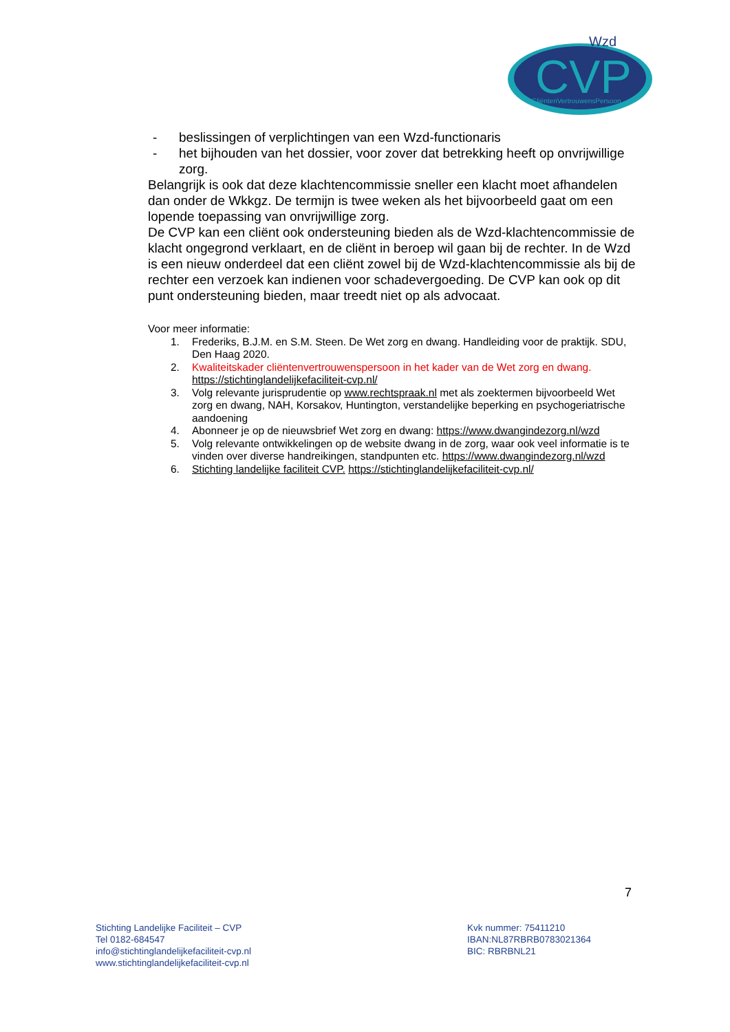CVP
Wzd
CliëntenVertrouwensPersoon
- beslissingen of verplichtingen van een Wzd-functionaris
- het bijhouden van het dossier, voor zover dat betrekking heeft op onvrijwillige zorg.
Belangrijk is ook dat deze klachtencommissie sneller een klacht moet afhandelen dan onder de Wkkgz. De termijn is twee weken als het bijvoorbeeld gaat om een lopende toepassing van onvrijwillige zorg.
De CVP kan een cliënt ook ondersteuning bieden als de Wzd-klachtencommissie de klacht ongegrond verklaart, en de cliënt in beroep wil gaan bij de rechter. In de Wzd is een nieuw onderdeel dat een cliënt zowel bij de Wzd-klachtencommissie als bij de rechter een verzoek kan indienen voor schadevergoeding. De CVP kan ook op dit punt ondersteuning bieden, maar treedt niet op als advocaat.
Voor meer informatie:
1. Frederiks, B.J.M. en S.M. Steen. De Wet zorg en dwang. Handleiding voor de praktijk. SDU, Den Haag 2020.
2. Kwaliteitskader cliëntenvertrouwenspersoon in het kader van de Wet zorg en dwang. https://stichtinglandelijkefaciliteit-cvp.nl/
3. Volg relevante jurisprudentie op www.rechtspraak.nl met als zoektermen bijvoorbeeld Wet zorg en dwang, NAH, Korsakov, Huntington, verstandelijke beperking en psychogeriatrische aandoening
4. Abonneer je op de nieuwsbrief Wet zorg en dwang: https://www.dwangindezorg.nl/wzd
5. Volg relevante ontwikkelingen op de website dwang in de zorg, waar ook veel informatie is te vinden over diverse handreikingen, standpunten etc. https://www.dwangindezorg.nl/wzd
6. Stichting landelijke faciliteit CVP. https://stichtinglandelijkefaciliteit-cvp.nl/
7
Stichting Landelijke Faciliteit – CVP
Tel 0182-684547
info@stichtinglandelijkefaciliteit-cvp.nl
www.stichtinglandelijkefaciliteit-cvp.nl
Kvk nummer: 75411210
IBAN:NL87RBRB0783021364
BIC: RBRBNL21